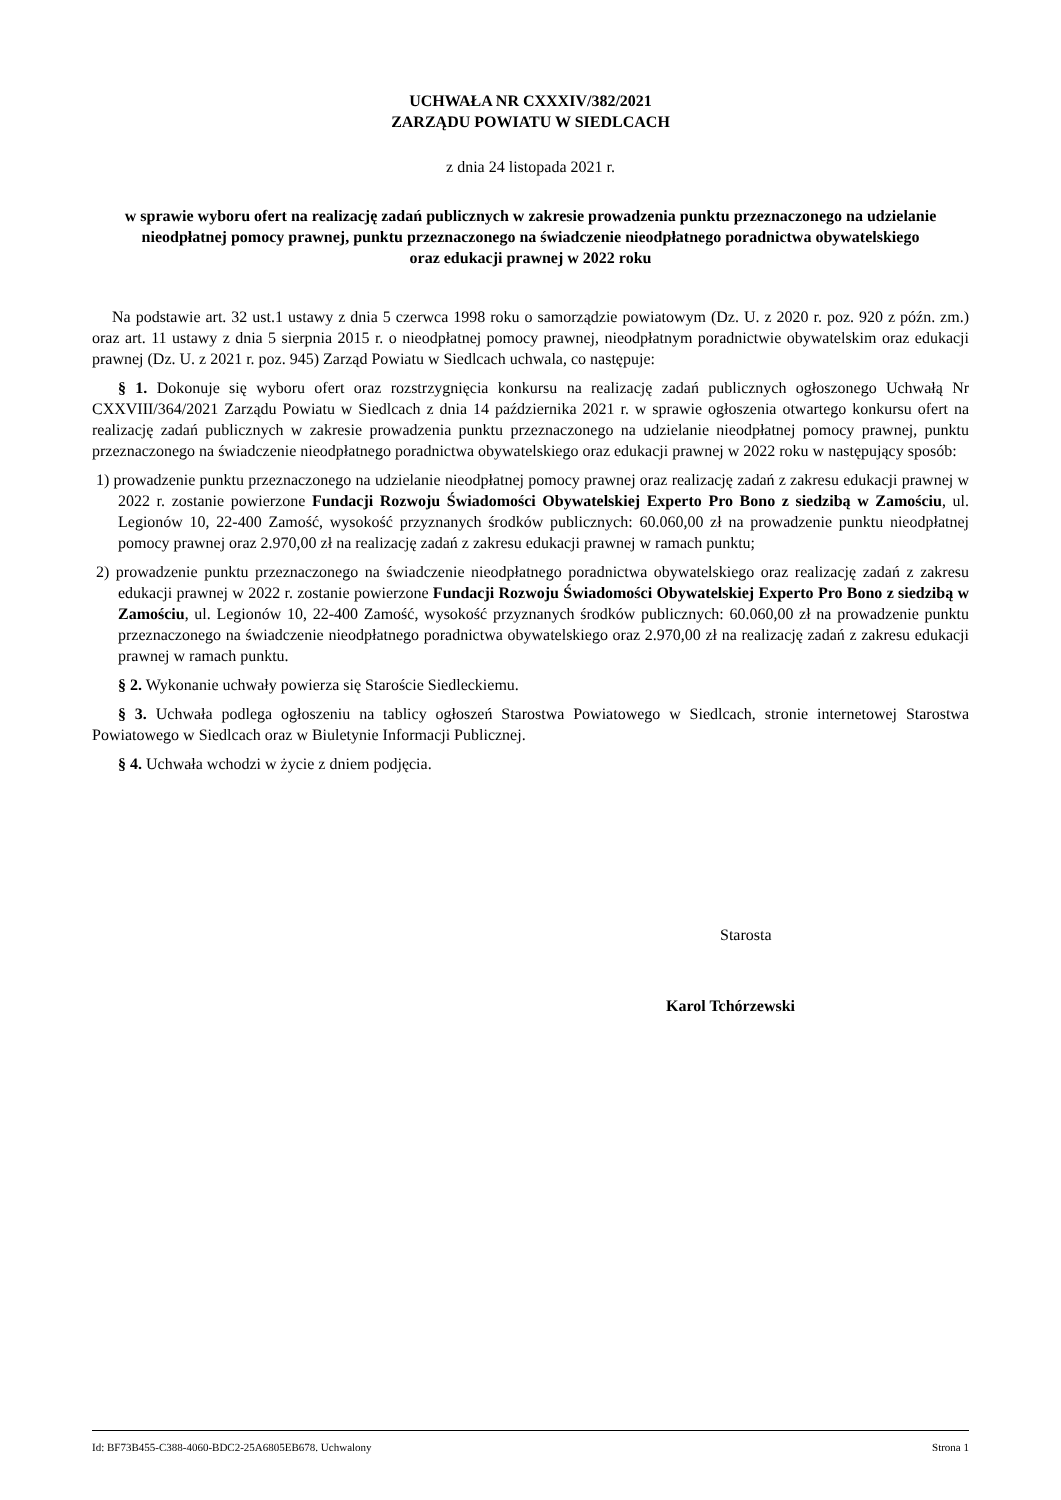UCHWAŁA NR CXXXIV/382/2021
ZARZĄDU POWIATU W SIEDLCACH
z dnia 24 listopada 2021 r.
w sprawie wyboru ofert na realizację zadań publicznych w zakresie prowadzenia punktu przeznaczonego na udzielanie nieodpłatnej pomocy prawnej, punktu przeznaczonego na świadczenie nieodpłatnego poradnictwa obywatelskiego
oraz edukacji prawnej w 2022 roku
Na podstawie art. 32 ust.1 ustawy z dnia 5 czerwca 1998 roku o samorządzie powiatowym (Dz. U. z 2020 r. poz. 920 z późn. zm.) oraz art. 11 ustawy z dnia 5 sierpnia 2015 r. o nieodpłatnej pomocy prawnej, nieodpłatnym poradnictwie obywatelskim oraz edukacji prawnej (Dz. U. z 2021 r. poz. 945) Zarząd Powiatu w Siedlcach uchwala, co następuje:
§ 1. Dokonuje się wyboru ofert oraz rozstrzygnięcia konkursu na realizację zadań publicznych ogłoszonego Uchwałą Nr CXXVIII/364/2021 Zarządu Powiatu w Siedlcach z dnia 14 października 2021 r. w sprawie ogłoszenia otwartego konkursu ofert na realizację zadań publicznych w zakresie prowadzenia punktu przeznaczonego na udzielanie nieodpłatnej pomocy prawnej, punktu przeznaczonego na świadczenie nieodpłatnego poradnictwa obywatelskiego oraz edukacji prawnej w 2022 roku w następujący sposób:
1) prowadzenie punktu przeznaczonego na udzielanie nieodpłatnej pomocy prawnej oraz realizację zadań z zakresu edukacji prawnej w 2022 r. zostanie powierzone Fundacji Rozwoju Świadomości Obywatelskiej Experto Pro Bono z siedzibą w Zamościu, ul. Legionów 10, 22-400 Zamość, wysokość przyznanych środków publicznych: 60.060,00 zł na prowadzenie punktu nieodpłatnej pomocy prawnej oraz 2.970,00 zł na realizację zadań z zakresu edukacji prawnej w ramach punktu;
2) prowadzenie punktu przeznaczonego na świadczenie nieodpłatnego poradnictwa obywatelskiego oraz realizację zadań z zakresu edukacji prawnej w 2022 r. zostanie powierzone Fundacji Rozwoju Świadomości Obywatelskiej Experto Pro Bono z siedzibą w Zamościu, ul. Legionów 10, 22-400 Zamość, wysokość przyznanych środków publicznych: 60.060,00 zł na prowadzenie punktu przeznaczonego na świadczenie nieodpłatnego poradnictwa obywatelskiego oraz 2.970,00 zł na realizację zadań z zakresu edukacji prawnej w ramach punktu.
§ 2. Wykonanie uchwały powierza się Staroście Siedleckiemu.
§ 3. Uchwała podlega ogłoszeniu na tablicy ogłoszeń Starostwa Powiatowego w Siedlcach, stronie internetowej Starostwa Powiatowego w Siedlcach oraz w Biuletynie Informacji Publicznej.
§ 4. Uchwała wchodzi w życie z dniem podjęcia.
Starosta
Karol Tchórzewski
Id: BF73B455-C388-4060-BDC2-25A6805EB678. Uchwalony Strona 1